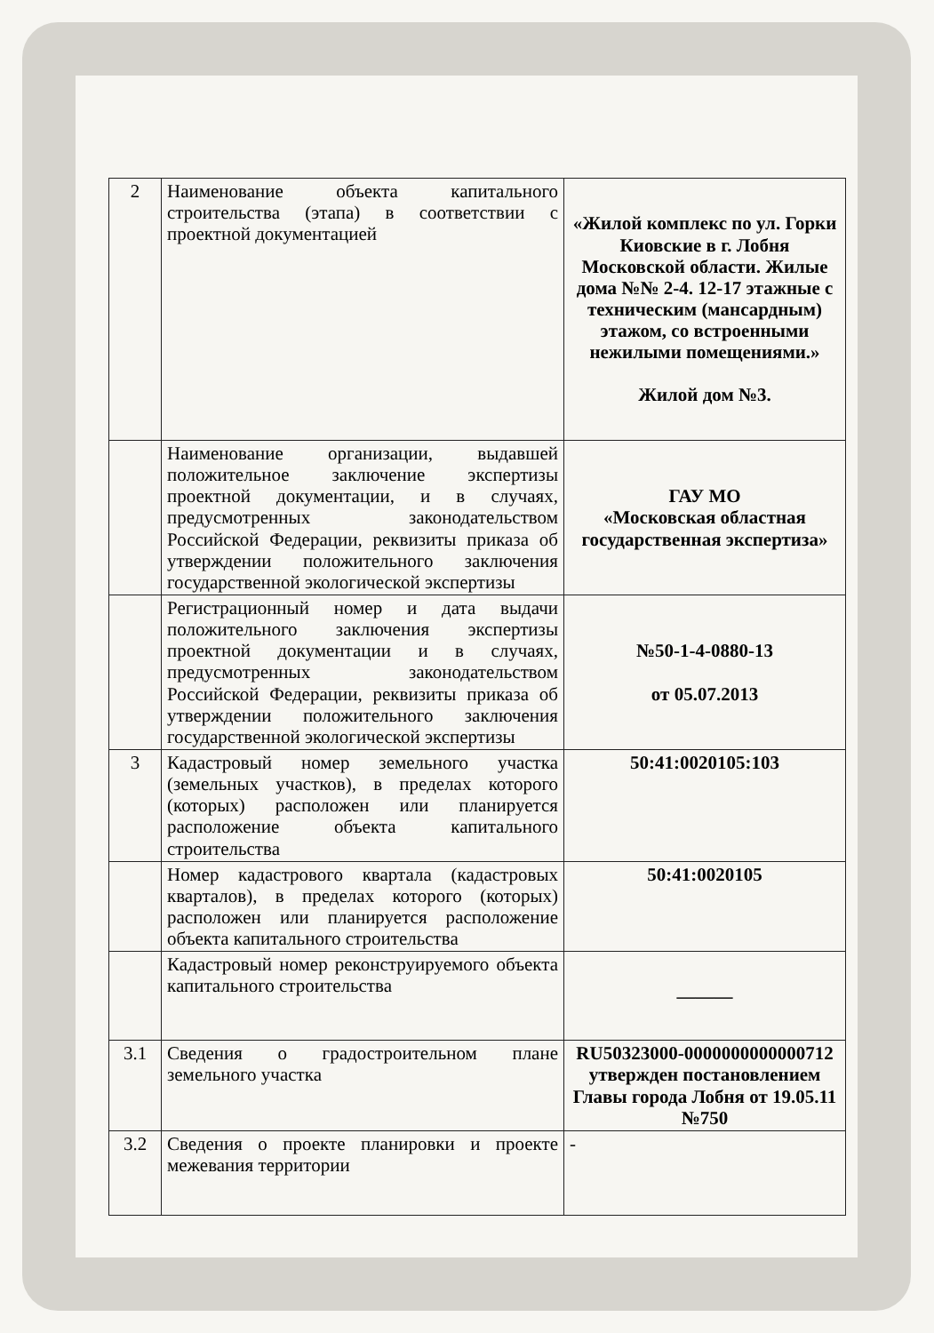| 2 | Наименование объекта капитального строительства (этапа) в соответствии с проектной документацией | «Жилой комплекс по ул. Горки Киовские в г. Лобня Московской области. Жилые дома №№ 2-4. 12-17 этажные с техническим (мансардным) этажом, со встроенными нежилыми помещениями.» Жилой дом №3. |
| | Наименование организации, выдавшей положительное заключение экспертизы проектной документации, и в случаях, предусмотренных законодательством Российской Федерации, реквизиты приказа об утверждении положительного заключения государственной экологической экспертизы | ГАУ МО «Московская областная государственная экспертиза» |
| | Регистрационный номер и дата выдачи положительного заключения экспертизы проектной документации и в случаях, предусмотренных законодательством Российской Федерации, реквизиты приказа об утверждении положительного заключения государственной экологической экспертизы | №50-1-4-0880-13 от 05.07.2013 |
| 3 | Кадастровый номер земельного участка (земельных участков), в пределах которого (которых) расположен или планируется расположение объекта капитального строительства | 50:41:0020105:103 |
| | Номер кадастрового квартала (кадастровых кварталов), в пределах которого (которых) расположен или планируется расположение объекта капитального строительства | 50:41:0020105 |
| | Кадастровый номер реконструируемого объекта капитального строительства | ——— |
| 3.1 | Сведения о градостроительном плане земельного участка | RU50323000-0000000000000712 утвержден постановлением Главы города Лобня от 19.05.11 №750 |
| 3.2 | Сведения о проекте планировки и проекте межевания территории | - |